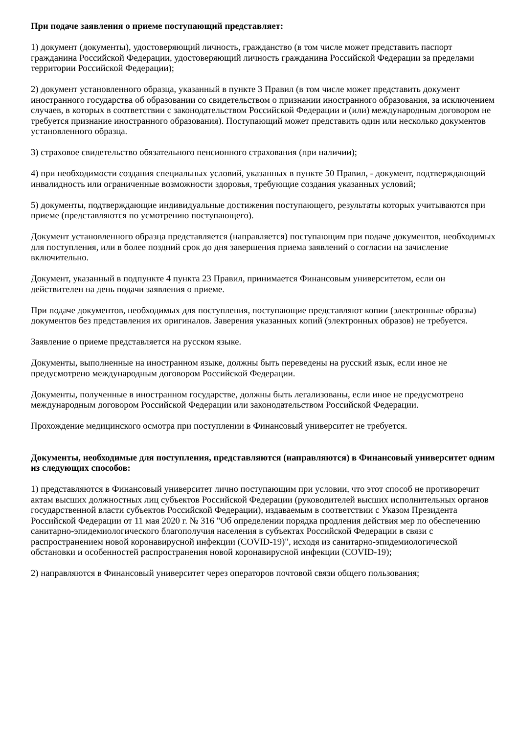При подаче заявления о приеме поступающий представляет:
1) документ (документы), удостоверяющий личность, гражданство (в том числе может представить паспорт гражданина Российской Федерации, удостоверяющий личность гражданина Российской Федерации за пределами территории Российской Федерации);
2) документ установленного образца, указанный в пункте 3 Правил (в том числе может представить документ иностранного государства об образовании со свидетельством о признании иностранного образования, за исключением случаев, в которых в соответствии с законодательством Российской Федерации и (или) международным договором не требуется признание иностранного образования). Поступающий может представить один или несколько документов установленного образца.
3) страховое свидетельство обязательного пенсионного страхования (при наличии);
4) при необходимости создания специальных условий, указанных в пункте 50 Правил, - документ, подтверждающий инвалидность или ограниченные возможности здоровья, требующие создания указанных условий;
5) документы, подтверждающие индивидуальные достижения поступающего, результаты которых учитываются при приеме (представляются по усмотрению поступающего).
Документ установленного образца представляется (направляется) поступающим при подаче документов, необходимых для поступления, или в более поздний срок до дня завершения приема заявлений о согласии на зачисление включительно.
Документ, указанный в подпункте 4 пункта 23 Правил, принимается Финансовым университетом, если он действителен на день подачи заявления о приеме.
При подаче документов, необходимых для поступления, поступающие представляют копии (электронные образы) документов без представления их оригиналов. Заверения указанных копий (электронных образов) не требуется.
Заявление о приеме представляется на русском языке.
Документы, выполненные на иностранном языке, должны быть переведены на русский язык, если иное не предусмотрено международным договором Российской Федерации.
Документы, полученные в иностранном государстве, должны быть легализованы, если иное не предусмотрено международным договором Российской Федерации или законодательством Российской Федерации.
Прохождение медицинского осмотра при поступлении в Финансовый университет не требуется.
Документы, необходимые для поступления, представляются (направляются) в Финансовый университет одним из следующих способов:
1) представляются в Финансовый университет лично поступающим при условии, что этот способ не противоречит актам высших должностных лиц субъектов Российской Федерации (руководителей высших исполнительных органов государственной власти субъектов Российской Федерации), издаваемым в соответствии с Указом Президента Российской Федерации от 11 мая 2020 г. № 316 "Об определении порядка продления действия мер по обеспечению санитарно-эпидемиологического благополучия населения в субъектах Российской Федерации в связи с распространением новой коронавирусной инфекции (COVID-19)", исходя из санитарно-эпидемиологической обстановки и особенностей распространения новой коронавирусной инфекции (COVID-19);
2) направляются в Финансовый университет через операторов почтовой связи общего пользования;